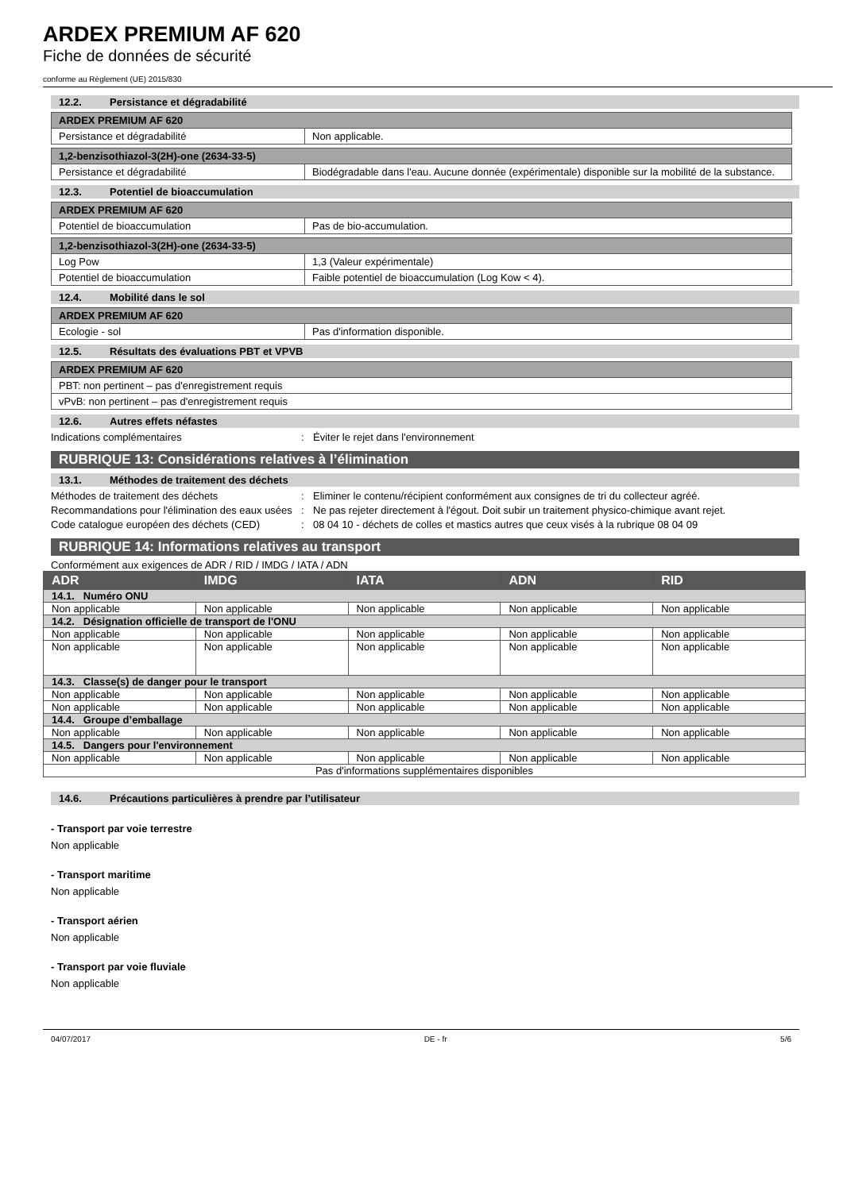ARDEX PREMIUM AF 620
Fiche de données de sécurité
conforme au Règlement (UE) 2015/830
12.2. Persistance et dégradabilité
| ARDEX PREMIUM AF 620 | |
| --- | --- |
| Persistance et dégradabilité | Non applicable. |
| 1,2-benzisothiazol-3(2H)-one (2634-33-5) | |
| --- | --- |
| Persistance et dégradabilité | Biodégradable dans l'eau. Aucune donnée (expérimentale) disponible sur la mobilité de la substance. |
12.3. Potentiel de bioaccumulation
| ARDEX PREMIUM AF 620 | |
| --- | --- |
| Potentiel de bioaccumulation | Pas de bio-accumulation. |
| 1,2-benzisothiazol-3(2H)-one (2634-33-5) | |
| --- | --- |
| Log Pow | 1,3 (Valeur expérimentale) |
| Potentiel de bioaccumulation | Faible potentiel de bioaccumulation (Log Kow < 4). |
12.4. Mobilité dans le sol
| ARDEX PREMIUM AF 620 | |
| --- | --- |
| Ecologie - sol | Pas d'information disponible. |
12.5. Résultats des évaluations PBT et VPVB
| ARDEX PREMIUM AF 620 |
| --- |
| PBT: non pertinent – pas d'enregistrement requis |
| vPvB: non pertinent – pas d'enregistrement requis |
12.6. Autres effets néfastes
Indications complémentaires : Éviter le rejet dans l'environnement
RUBRIQUE 13: Considérations relatives à l’élimination
13.1. Méthodes de traitement des déchets
Méthodes de traitement des déchets : Eliminer le contenu/récipient conformément aux consignes de tri du collecteur agréé.
Recommandations pour l'élimination des eaux usées
: Ne pas rejeter directement à l'égout. Doit subir un traitement physico-chimique avant rejet.
Code catalogue européen des déchets (CED)
: 08 04 10 - déchets de colles et mastics autres que ceux visés à la rubrique 08 04 09
RUBRIQUE 14: Informations relatives au transport
Conformément aux exigences de ADR / RID / IMDG / IATA / ADN
| ADR | IMDG | IATA | ADN | RID |
| --- | --- | --- | --- | --- |
| 14.1. Numéro ONU | | | | |
| Non applicable | Non applicable | Non applicable | Non applicable | Non applicable |
| 14.2. Désignation officielle de transport de l'ONU | | | | |
| Non applicable | Non applicable | Non applicable | Non applicable | Non applicable |
| Non applicable | Non applicable | Non applicable | Non applicable | Non applicable |
| 14.3. Classe(s) de danger pour le transport | | | | |
| Non applicable | Non applicable | Non applicable | Non applicable | Non applicable |
| Non applicable | Non applicable | Non applicable | Non applicable | Non applicable |
| 14.4. Groupe d’emballage | | | | |
| Non applicable | Non applicable | Non applicable | Non applicable | Non applicable |
| 14.5. Dangers pour l'environnement | | | | |
| Non applicable | Non applicable | Non applicable | Non applicable | Non applicable |
| Pas d'informations supplémentaires disponibles | | | | |
14.6. Précautions particulières à prendre par l’utilisateur
- Transport par voie terrestre
Non applicable
- Transport maritime
Non applicable
- Transport aérien
Non applicable
- Transport par voie fluviale
Non applicable
04/07/2017 DE - fr 5/6